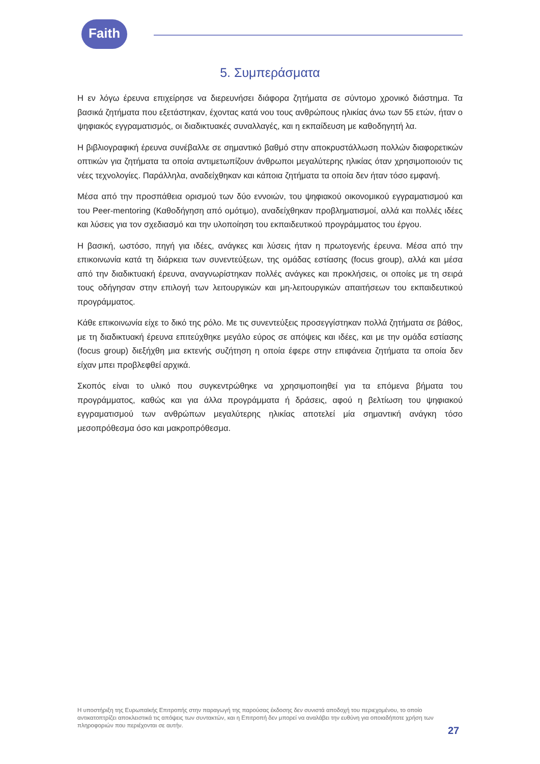Faith
5. Συμπεράσματα
Η εν λόγω έρευνα επιχείρησε να διερευνήσει διάφορα ζητήματα σε σύντομο χρονικό διάστημα. Τα βασικά ζητήματα που εξετάστηκαν, έχοντας κατά νου τους ανθρώπους ηλικίας άνω των 55 ετών, ήταν ο ψηφιακός εγγραματισμός, οι διαδικτυακές συναλλαγές, και η εκπαίδευση με καθοδηγητή λα.
Η βιβλιογραφική έρευνα συνέβαλλε σε σημαντικό βαθμό στην αποκρυστάλλωση πολλών διαφορετικών οπτικών για ζητήματα τα οποία αντιμετωπίζουν άνθρωποι μεγαλύτερης ηλικίας όταν χρησιμοποιούν τις νέες τεχνολογίες. Παράλληλα, αναδείχθηκαν και κάποια ζητήματα τα οποία δεν ήταν τόσο εμφανή.
Μέσα από την προσπάθεια ορισμού των δύο εννοιών, του ψηφιακού οικονομικού εγγραματισμού και του Peer-mentoring (Καθοδήγηση από ομότιμο), αναδείχθηκαν προβληματισμοί, αλλά και πολλές ιδέες και λύσεις για τον σχεδιασμό και την υλοποίηση του εκπαιδευτικού προγράμματος του έργου.
Η βασική, ωστόσο, πηγή για ιδέες, ανάγκες και λύσεις ήταν η πρωτογενής έρευνα. Μέσα από την επικοινωνία κατά τη διάρκεια των συνεντεύξεων, της ομάδας εστίασης (focus group), αλλά και μέσα από την διαδικτυακή έρευνα, αναγνωρίστηκαν πολλές ανάγκες και προκλήσεις, οι οποίες με τη σειρά τους οδήγησαν στην επιλογή των λειτουργικών και μη-λειτουργικών απαιτήσεων του εκπαιδευτικού προγράμματος.
Κάθε επικοινωνία είχε το δικό της ρόλο. Με τις συνεντεύξεις προσεγγίστηκαν πολλά ζητήματα σε βάθος, με τη διαδικτυακή έρευνα επιτεύχθηκε μεγάλο εύρος σε απόψεις και ιδέες, και με την ομάδα εστίασης (focus group) διεξήχθη μια εκτενής συζήτηση η οποία έφερε στην επιφάνεια ζητήματα τα οποία δεν είχαν μπει προβλεφθεί αρχικά.
Σκοπός είναι το υλικό που συγκεντρώθηκε να χρησιμοποιηθεί για τα επόμενα βήματα του προγράμματος, καθώς και για άλλα προγράμματα ή δράσεις, αφού η βελτίωση του ψηφιακού εγγραματισμού των ανθρώπων μεγαλύτερης ηλικίας αποτελεί μία σημαντική ανάγκη τόσο μεσοπρόθεσμα όσο και μακροπρόθεσμα.
Η υποστήριξη της Ευρωπαϊκής Επιτροπής στην παραγωγή της παρούσας έκδοσης δεν συνιστά αποδοχή του περιεχομένου, το οποίο αντικατοπτρίζει αποκλειστικά τις απόψεις των συντακτών, και η Επιτροπή δεν μπορεί να αναλάβει την ευθύνη για οποιαδήποτε χρήση των πληροφοριών που περιέχονται σε αυτήν.
27